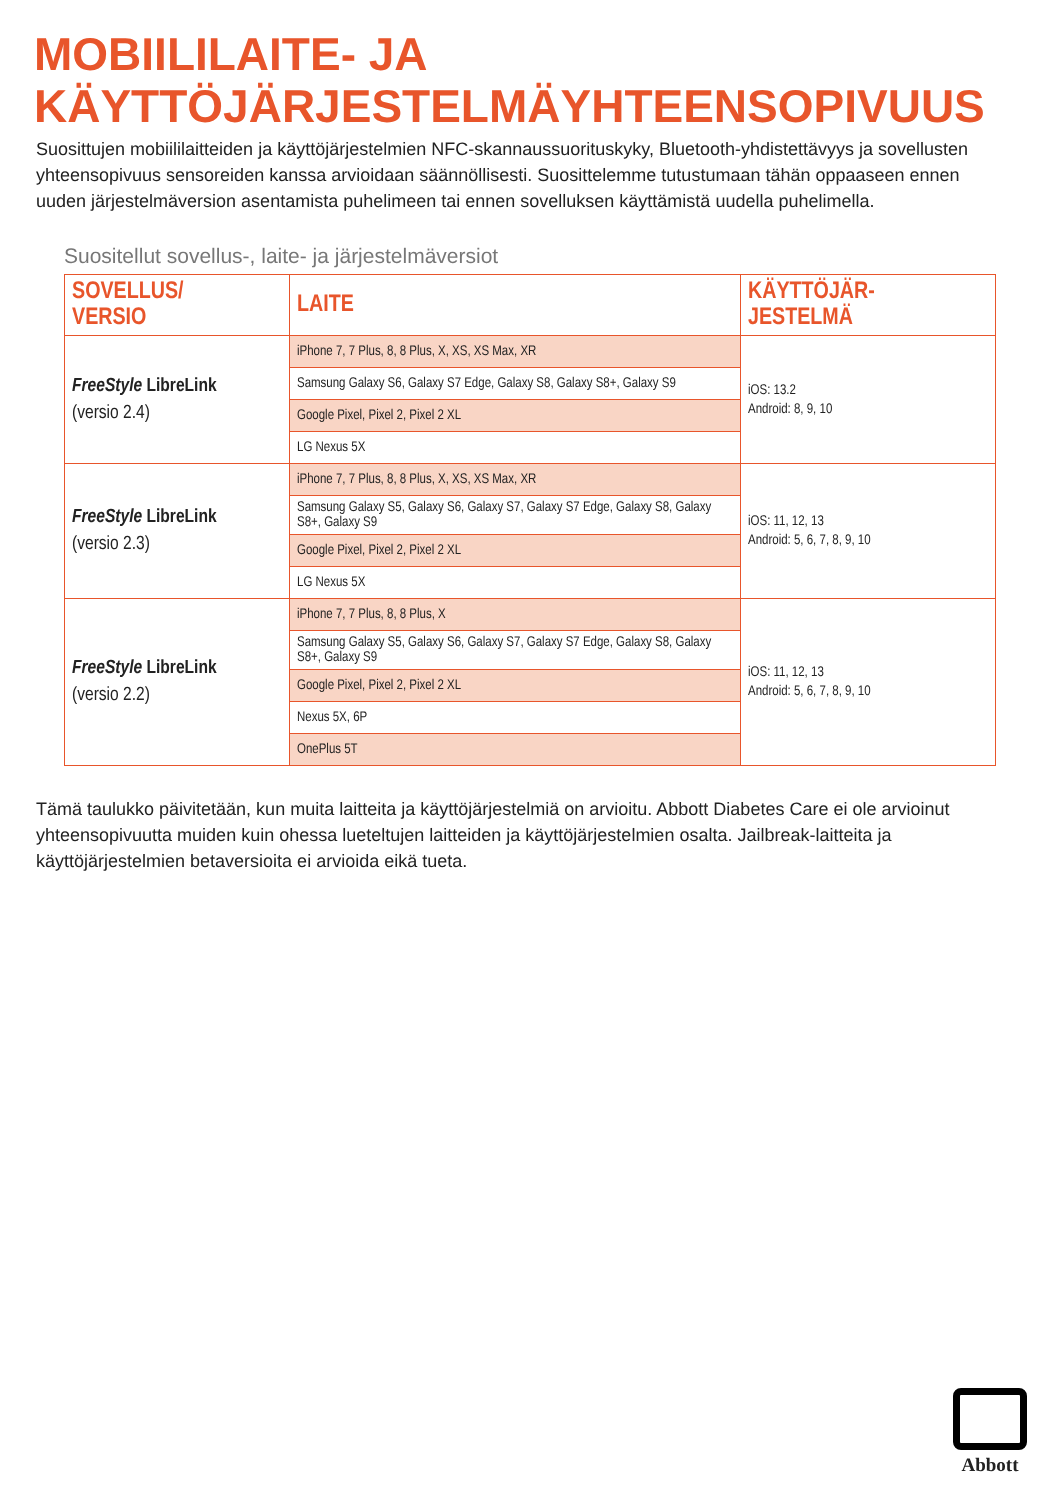MOBIILILAITE- JA
KÄYTTÖJÄRJESTELMÄYHTEENSOPIVUUS
Suosittujen mobiililaitteiden ja käyttöjärjestelmien NFC-skannaussuorituskyky, Bluetooth-yhdistettävyys ja sovellusten yhteensopivuus sensoreiden kanssa arvioidaan säännöllisesti. Suosittelemme tutustumaan tähän oppaaseen ennen uuden järjestelmäversion asentamista puhelimeen tai ennen sovelluksen käyttämistä uudella puhelimella.
Suositellut sovellus-, laite- ja järjestelmäversiot
| SOVELLUS/ VERSIO | LAITE | KÄYTTÖJÄR- JESTELMÄ |
| --- | --- | --- |
| FreeStyle LibreLink (versio 2.4) | iPhone 7, 7 Plus, 8, 8 Plus, X, XS, XS Max, XR | iOS: 13.2 Android: 8, 9, 10 |
| | Samsung Galaxy S6, Galaxy S7 Edge, Galaxy S8, Galaxy S8+, Galaxy S9 | |
| | Google Pixel, Pixel 2, Pixel 2 XL | |
| | LG Nexus 5X | |
| FreeStyle LibreLink (versio 2.3) | iPhone 7, 7 Plus, 8, 8 Plus, X, XS, XS Max, XR | iOS: 11, 12, 13 Android: 5, 6, 7, 8, 9, 10 |
| | Samsung Galaxy S5, Galaxy S6, Galaxy S7, Galaxy S7 Edge, Galaxy S8, Galaxy S8+, Galaxy S9 | |
| | Google Pixel, Pixel 2, Pixel 2 XL | |
| | LG Nexus 5X | |
| FreeStyle LibreLink (versio 2.2) | iPhone 7, 7 Plus, 8, 8 Plus, X | iOS: 11, 12, 13 Android: 5, 6, 7, 8, 9, 10 |
| | Samsung Galaxy S5, Galaxy S6, Galaxy S7, Galaxy S7 Edge, Galaxy S8, Galaxy S8+, Galaxy S9 | |
| | Google Pixel, Pixel 2, Pixel 2 XL | |
| | Nexus 5X, 6P | |
| | OnePlus 5T | |
Tämä taulukko päivitetään, kun muita laitteita ja käyttöjärjestelmiä on arvioitu. Abbott Diabetes Care ei ole arvioinut yhteensopivuutta muiden kuin ohessa lueteltujen laitteiden ja käyttöjärjestelmien osalta. Jailbreak-laitteita ja käyttöjärjestelmien betaversioita ei arvioida eikä tueta.
Abbott